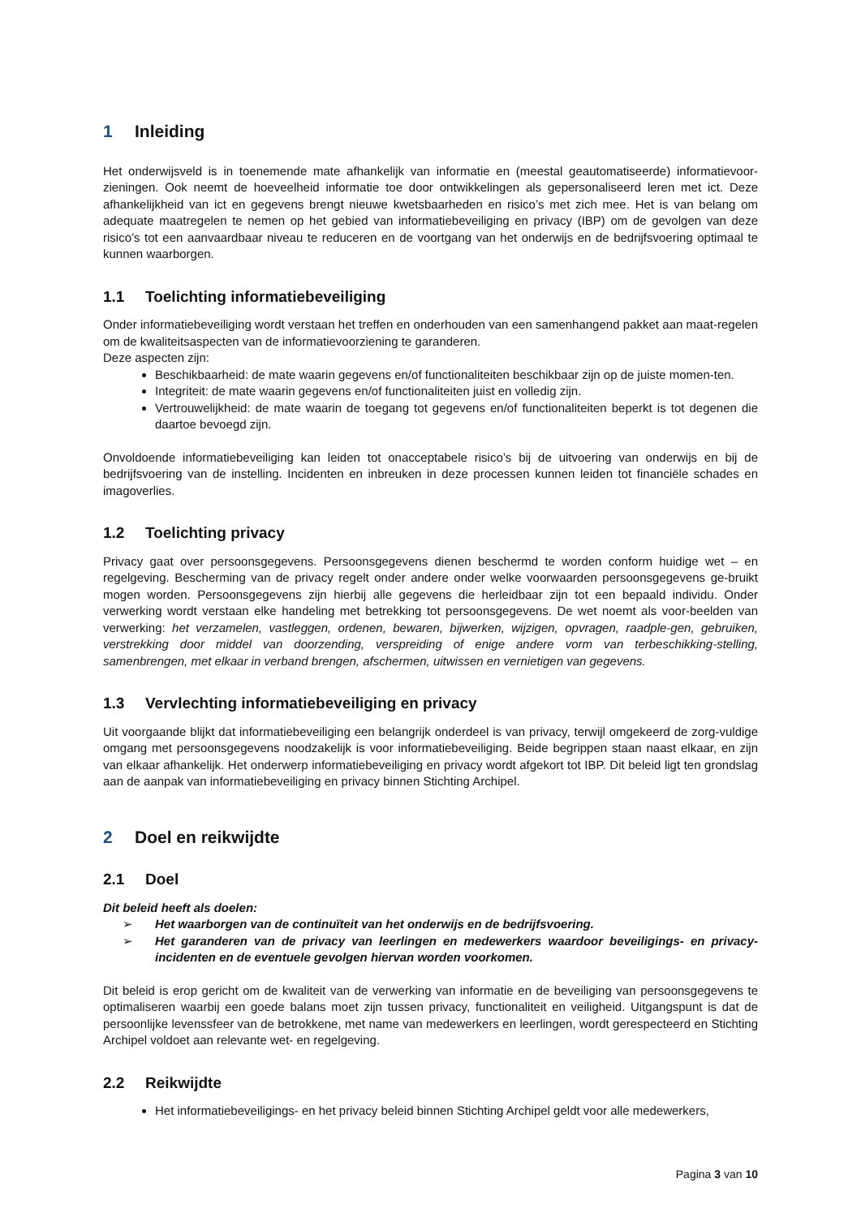1 Inleiding
Het onderwijsveld is in toenemende mate afhankelijk van informatie en (meestal geautomatiseerde) informatievoor-zieningen. Ook neemt de hoeveelheid informatie toe door ontwikkelingen als gepersonaliseerd leren met ict. Deze afhankelijkheid van ict en gegevens brengt nieuwe kwetsbaarheden en risico’s met zich mee. Het is van belang om adequate maatregelen te nemen op het gebied van informatiebeveiliging en privacy (IBP) om de gevolgen van deze risico’s tot een aanvaardbaar niveau te reduceren en de voortgang van het onderwijs en de bedrijfsvoering optimaal te kunnen waarborgen.
1.1 Toelichting informatiebeveiliging
Onder informatiebeveiliging wordt verstaan het treffen en onderhouden van een samenhangend pakket aan maat-regelen om de kwaliteitsaspecten van de informatievoorziening te garanderen.
Deze aspecten zijn:
Beschikbaarheid: de mate waarin gegevens en/of functionaliteiten beschikbaar zijn op de juiste momen-ten.
Integriteit: de mate waarin gegevens en/of functionaliteiten juist en volledig zijn.
Vertrouwelijkheid: de mate waarin de toegang tot gegevens en/of functionaliteiten beperkt is tot degenen die daartoe bevoegd zijn.
Onvoldoende informatiebeveiliging kan leiden tot onacceptabele risico’s bij de uitvoering van onderwijs en bij de bedrijfsvoering van de instelling. Incidenten en inbreuken in deze processen kunnen leiden tot financiële schades en imagoverlies.
1.2 Toelichting privacy
Privacy gaat over persoonsgegevens. Persoonsgegevens dienen beschermd te worden conform huidige wet – en regelgeving. Bescherming van de privacy regelt onder andere onder welke voorwaarden persoonsgegevens ge-bruikt mogen worden. Persoonsgegevens zijn hierbij alle gegevens die herleidbaar zijn tot een bepaald individu. Onder verwerking wordt verstaan elke handeling met betrekking tot persoonsgegevens. De wet noemt als voor-beelden van verwerking: het verzamelen, vastleggen, ordenen, bewaren, bijwerken, wijzigen, opvragen, raadple-gen, gebruiken, verstrekking door middel van doorzending, verspreiding of enige andere vorm van terbeschikking-stelling, samenbrengen, met elkaar in verband brengen, afschermen, uitwissen en vernietigen van gegevens.
1.3 Vervlechting informatiebeveiliging en privacy
Uit voorgaande blijkt dat informatiebeveiliging een belangrijk onderdeel is van privacy, terwijl omgekeerd de zorg-vuldige omgang met persoonsgegevens noodzakelijk is voor informatiebeveiliging. Beide begrippen staan naast elkaar, en zijn van elkaar afhankelijk. Het onderwerp informatiebeveiliging en privacy wordt afgekort tot IBP. Dit beleid ligt ten grondslag aan de aanpak van informatiebeveiliging en privacy binnen Stichting Archipel.
2 Doel en reikwijdte
2.1 Doel
Dit beleid heeft als doelen:
➢ Het waarborgen van de continuïteit van het onderwijs en de bedrijfsvoering.
➢ Het garanderen van de privacy van leerlingen en medewerkers waardoor beveiligings- en privacy-incidenten en de eventuele gevolgen hiervan worden voorkomen.
Dit beleid is erop gericht om de kwaliteit van de verwerking van informatie en de beveiliging van persoonsgegevens te optimaliseren waarbij een goede balans moet zijn tussen privacy, functionaliteit en veiligheid. Uitgangspunt is dat de persoonlijke levenssfeer van de betrokkene, met name van medewerkers en leerlingen, wordt gerespecteerd en Stichting Archipel voldoet aan relevante wet- en regelgeving.
2.2 Reikwijdte
Het informatiebeveiligings- en het privacy beleid binnen Stichting Archipel geldt voor alle medewerkers,
Pagina 3 van 10